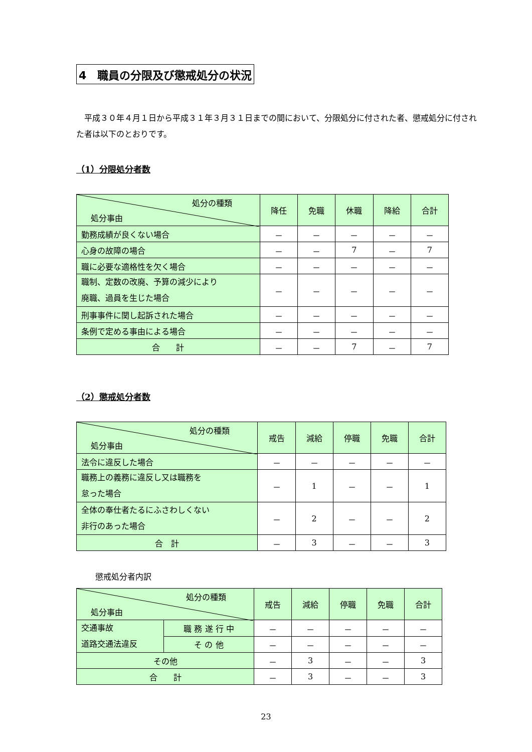4　職員の分限及び懲戒処分の状況
平成３０年４月１日から平成３１年３月３１日までの間において、分限処分に付された者、懲戒処分に付された者は以下のとおりです。
（1）分限処分者数
| 処分の種類 処分事由 | 降任 | 免職 | 休職 | 降給 | 合計 |
| --- | --- | --- | --- | --- | --- |
| 勤務成績が良くない場合 | － | － | － | － | － |
| 心身の故障の場合 | － | － | 7 | － | 7 |
| 職に必要な適格性を欠く場合 | － | － | － | － | － |
| 職制、定数の改廃、予算の減少により 廃職、過員を生じた場合 | － | － | － | － | － |
| 刑事事件に関し起訴された場合 | － | － | － | － | － |
| 条例で定める事由による場合 | － | － | － | － | － |
| 合 計 | － | － | 7 | － | 7 |
（2）懲戒処分者数
| 処分の種類 処分事由 | 戒告 | 減給 | 停職 | 免職 | 合計 |
| --- | --- | --- | --- | --- | --- |
| 法令に違反した場合 | － | － | － | － | － |
| 職務上の義務に違反し又は職務を 怠った場合 | － | 1 | － | － | 1 |
| 全体の奉仕者たるにふさわしくない 非行のあった場合 | － | 2 | － | － | 2 |
| 合 計 | － | 3 | － | － | 3 |
懲戒処分者内訳
| 処分の種類 処分事由 | | 戒告 | 減給 | 停職 | 免職 | 合計 |
| --- | --- | --- | --- | --- | --- | --- |
| 交通事故 道路交通法違反 | 職 務 遂 行 中 | － | － | － | － | － |
| | そ の 他 | － | － | － | － | － |
| その他 | | － | 3 | － | － | 3 |
| 合 計 | | － | 3 | － | － | 3 |
23